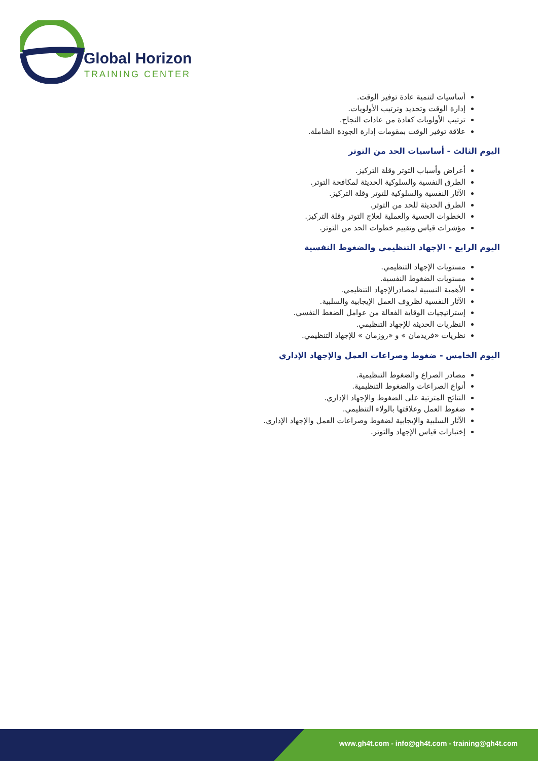Global Horizon
TRAINING CENTER
أساسيات لتنمية عادة توفير الوقت.
إدارة الوقت وتحديد وترتيب الأولويات.
ترتيب الأولويات كعادة من عادات النجاح.
علاقة توفير الوقت بمقومات إدارة الجودة الشاملة.
اليوم الثالث - أساسيات الحد من التوتر
أعراض وأسباب التوتر وقلة التركيز.
الطرق النفسية والسلوكية الحديثة لمكافحة التوتر.
الآثار النفسية والسلوكية للتوتر وقلة التركيز.
الطرق الحديثة للحد من التوتر.
الخطوات الحسية والعملية لعلاج التوتر وقلة التركيز.
مؤشرات قياس وتقييم خطوات الحد من التوتر.
اليوم الرابع - الإجهاد التنظيمي والضغوط النفسية
مستويات الإجهاد التنظيمي.
مستويات الضغوط النفسية.
الأهمية النسبية لمصادرالإجهاد التنظيمي.
الآثار النفسية لظروف العمل الإيجابية والسلبية.
إستراتيجيات الوقاية الفعالة من عوامل الضغط النفسي.
النظريات الحديثة للإجهاد التنظيمي.
نظريات «فريدمان » و «روزمان » للإجهاد التنظيمي.
اليوم الخامس - ضغوط وصراعات العمل والإجهاد الإداري
مصادر الصراع والضغوط التنظيمية.
أنواع الصراعات والضغوط التنظيمية.
النتائج المترتبة على الضغوط والإجهاد الإداري.
ضغوط العمل وعلاقتها بالولاء التنظيمي.
الآثار السلبية والإيجابية لضغوط وصراعات العمل والإجهاد الإداري.
إختبارات قياس الإجهاد والتوتر.
www.gh4t.com - info@gh4t.com - training@gh4t.com